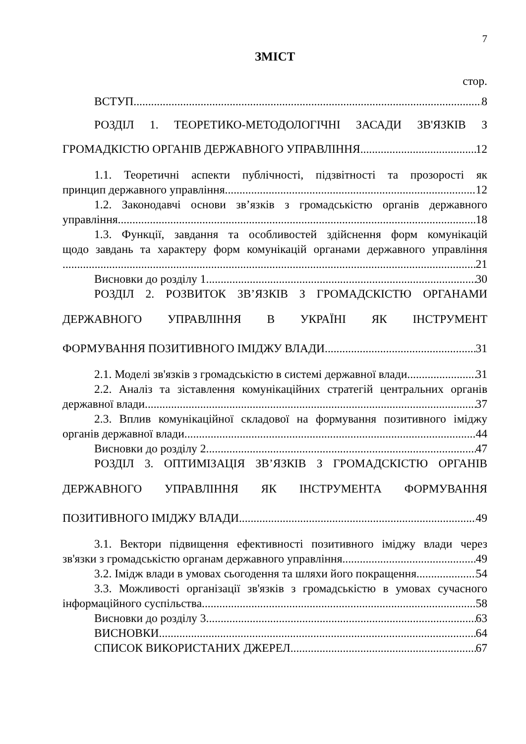7
ЗМІСТ
стор.
ВСТУП 8
РОЗДІЛ 1. ТЕОРЕТИКО-МЕТОДОЛОГІЧНІ ЗАСАДИ ЗВ'ЯЗКІВ З
ГРОМАДКІСТЮ ОРГАНІВ ДЕРЖАВНОГО УПРАВЛІННЯ 12
1.1. Теоретичні аспекти публічності, підзвітності та прозорості як
принцип державного управління 12
1.2. Законодавчі основи зв’язків з громадськістю органів державного
управління 18
1.3. Функції, завдання та особливостей здійснення форм комунікацій
щодо завдань та характеру форм комунікацій органами державного управління
21
Висновки до розділу 1 30
РОЗДІЛ 2. РОЗВИТОК ЗВ’ЯЗКІВ З ГРОМАДСКІСТЮ ОРГАНАМИ
ДЕРЖАВНОГО УПРАВЛІННЯ В УКРАЇНІ ЯК ІНСТРУМЕНТ
ФОРМУВАННЯ ПОЗИТИВНОГО ІМІДЖУ ВЛАДИ 31
2.1. Моделі зв'язків з громадськістю в системі державної влади 31
2.2. Аналіз та зіставлення комунікаційних стратегій центральних органів
державної влади 37
2.3. Вплив комунікаційної складової на формування позитивного іміджу
органів державної влади 44
Висновки до розділу 2 47
РОЗДІЛ 3. ОПТИМІЗАЦІЯ ЗВ’ЯЗКІВ З ГРОМАДСКІСТЮ ОРГАНІВ
ДЕРЖАВНОГО УПРАВЛІННЯ ЯК ІНСТРУМЕНТА ФОРМУВАННЯ
ПОЗИТИВНОГО ІМІДЖУ ВЛАДИ 49
3.1. Вектори підвищення ефективності позитивного іміджу влади через
зв'язки з громадськістю органам державного управління 49
3.2. Імідж влади в умовах сьогодення та шляхи його покращення 54
3.3. Можливості організації зв'язків з громадськістю в умовах сучасного
інформаційного суспільства 58
Висновки до розділу 3 63
ВИСНОВКИ 64
СПИСОК ВИКОРИСТАНИХ ДЖЕРЕЛ 67